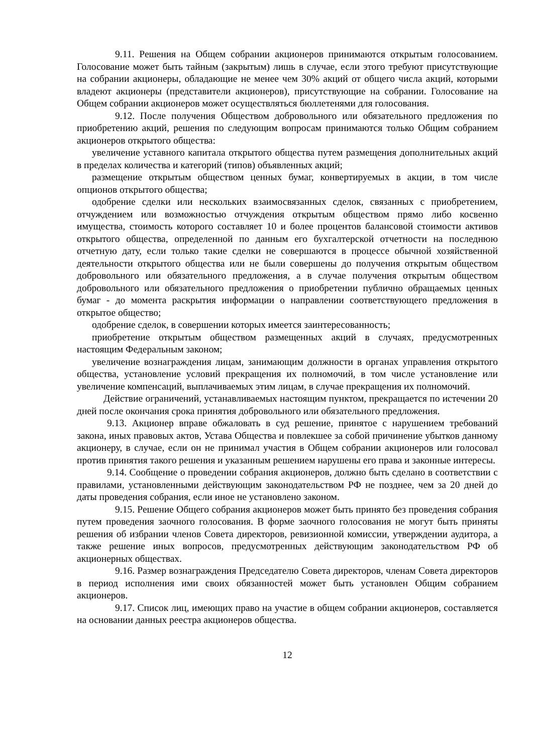9.11. Решения на Общем собрании акционеров принимаются открытым голосованием. Голосование может быть тайным (закрытым) лишь в случае, если этого требуют присутствующие на собрании акционеры, обладающие не менее чем 30% акций от общего числа акций, которыми владеют акционеры (представители акционеров), присутствующие на собрании. Голосование на Общем собрании акционеров может осуществляться бюллетенями для голосования.
9.12. После получения Обществом добровольного или обязательного предложения по приобретению акций, решения по следующим вопросам принимаются только Общим собранием акционеров открытого общества:
увеличение уставного капитала открытого общества путем размещения дополнительных акций в пределах количества и категорий (типов) объявленных акций;
размещение открытым обществом ценных бумаг, конвертируемых в акции, в том числе опционов открытого общества;
одобрение сделки или нескольких взаимосвязанных сделок, связанных с приобретением, отчуждением или возможностью отчуждения открытым обществом прямо либо косвенно имущества, стоимость которого составляет 10 и более процентов балансовой стоимости активов открытого общества, определенной по данным его бухгалтерской отчетности на последнюю отчетную дату, если только такие сделки не совершаются в процессе обычной хозяйственной деятельности открытого общества или не были совершены до получения открытым обществом добровольного или обязательного предложения, а в случае получения открытым обществом добровольного или обязательного предложения о приобретении публично обращаемых ценных бумаг - до момента раскрытия информации о направлении соответствующего предложения в открытое общество;
одобрение сделок, в совершении которых имеется заинтересованность;
приобретение открытым обществом размещенных акций в случаях, предусмотренных настоящим Федеральным законом;
увеличение вознаграждения лицам, занимающим должности в органах управления открытого общества, установление условий прекращения их полномочий, в том числе установление или увеличение компенсаций, выплачиваемых этим лицам, в случае прекращения их полномочий.
Действие ограничений, устанавливаемых настоящим пунктом, прекращается по истечении 20 дней после окончания срока принятия добровольного или обязательного предложения.
9.13. Акционер вправе обжаловать в суд решение, принятое с нарушением требований закона, иных правовых актов, Устава Общества и повлекшее за собой причинение убытков данному акционеру, в случае, если он не принимал участия в Общем собрании акционеров или голосовал против принятия такого решения и указанным решением нарушены его права и законные интересы.
9.14. Сообщение о проведении собрания акционеров, должно быть сделано в соответствии с правилами, установленными действующим законодательством РФ не позднее, чем за 20 дней до даты проведения собрания, если иное не установлено законом.
9.15. Решение Общего собрания акционеров может быть принято без проведения собрания путем проведения заочного голосования. В форме заочного голосования не могут быть приняты решения об избрании членов Совета директоров, ревизионной комиссии, утверждении аудитора, а также решение иных вопросов, предусмотренных действующим законодательством РФ об акционерных обществах.
9.16. Размер вознаграждения Председателю Совета директоров, членам Совета директоров в период исполнения ими своих обязанностей может быть установлен Общим собранием акционеров.
9.17. Список лиц, имеющих право на участие в общем собрании акционеров, составляется на основании данных реестра акционеров общества.
12